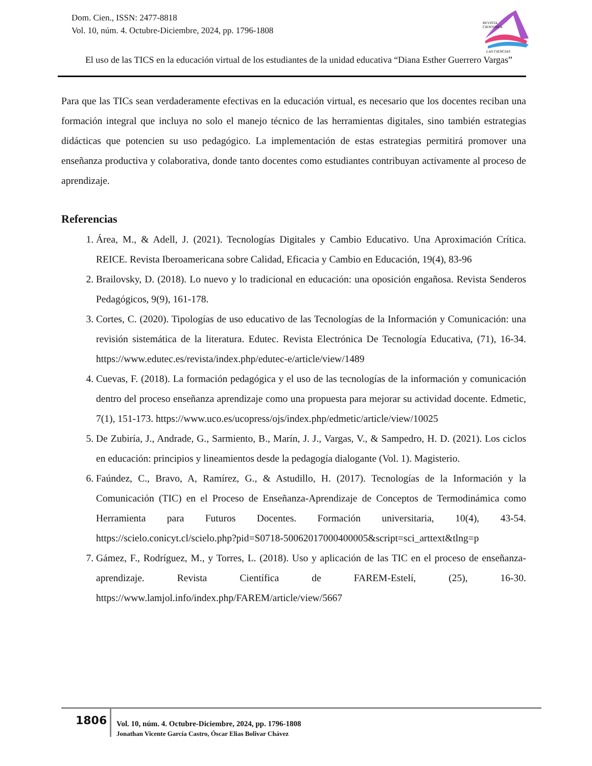Dom. Cien., ISSN: 2477-8818
Vol. 10, núm. 4. Octubre-Diciembre, 2024, pp. 1796-1808
REVISTA
CIENTIFICA
LAS CIENCIAS
El uso de las TICS en la educación virtual de los estudiantes de la unidad educativa “Diana Esther Guerrero Vargas”
Para que las TICs sean verdaderamente efectivas en la educación virtual, es necesario que los docentes reciban una formación integral que incluya no solo el manejo técnico de las herramientas digitales, sino también estrategias didácticas que potencien su uso pedagógico. La implementación de estas estrategias permitirá promover una enseñanza productiva y colaborativa, donde tanto docentes como estudiantes contribuyan activamente al proceso de aprendizaje.
Referencias
1. Área, M., & Adell, J. (2021). Tecnologías Digitales y Cambio Educativo. Una Aproximación Crítica. REICE. Revista Iberoamericana sobre Calidad, Eficacia y Cambio en Educación, 19(4), 83-96
2. Brailovsky, D. (2018). Lo nuevo y lo tradicional en educación: una oposición engañosa. Revista Senderos Pedagógicos, 9(9), 161-178.
3. Cortes, C. (2020). Tipologías de uso educativo de las Tecnologías de la Información y Comunicación: una revisión sistemática de la literatura. Edutec. Revista Electrónica De Tecnología Educativa, (71), 16-34. https://www.edutec.es/revista/index.php/edutec-e/article/view/1489
4. Cuevas, F. (2018). La formación pedagógica y el uso de las tecnologías de la información y comunicación dentro del proceso enseñanza aprendizaje como una propuesta para mejorar su actividad docente. Edmetic, 7(1), 151-173. https://www.uco.es/ucopress/ojs/index.php/edmetic/article/view/10025
5. De Zubiría, J., Andrade, G., Sarmiento, B., Marín, J. J., Vargas, V., & Sampedro, H. D. (2021). Los ciclos en educación: principios y lineamientos desde la pedagogía dialogante (Vol. 1). Magisterio.
6. Faúndez, C., Bravo, A, Ramírez, G., & Astudillo, H. (2017). Tecnologías de la Información y la Comunicación (TIC) en el Proceso de Enseñanza-Aprendizaje de Conceptos de Termodinámica como Herramienta para Futuros Docentes. Formación universitaria, 10(4), 43-54. https://scielo.conicyt.cl/scielo.php?pid=S0718-50062017000400005&script=sci_arttext&tlng=p
7. Gámez, F., Rodríguez, M., y Torres, L. (2018). Uso y aplicación de las TIC en el proceso de enseñanza-aprendizaje. Revista Científica de FAREM-Estelí, (25), 16-30. https://www.lamjol.info/index.php/FAREM/article/view/5667
1806
Vol. 10, núm. 4. Octubre-Diciembre, 2024, pp. 1796-1808
Jonathan Vicente García Castro, Óscar Elias Bolivar Chávez